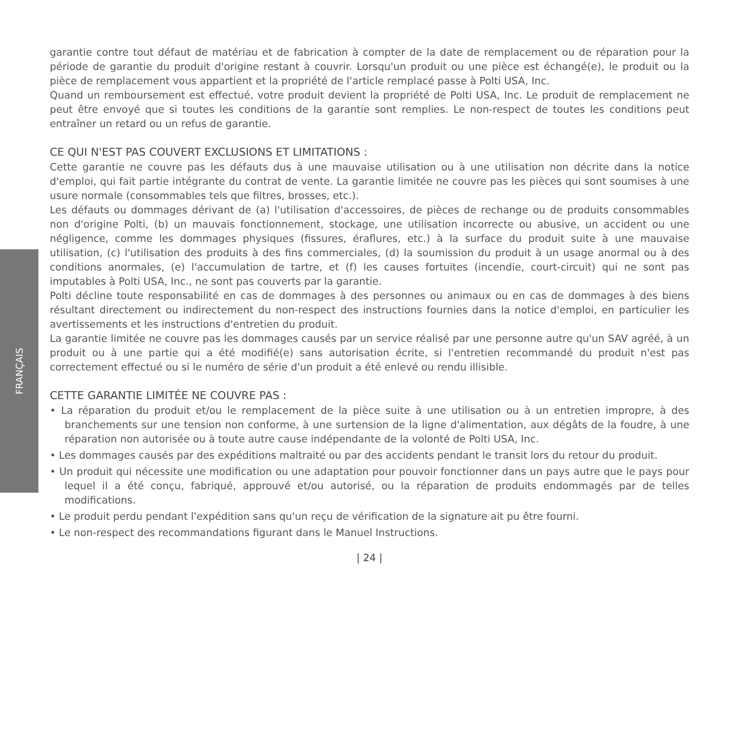FRANÇAIS
garantie contre tout défaut de matériau et de fabrication à compter de la date de remplacement ou de réparation pour la période de garantie du produit d'origine restant à couvrir. Lorsqu'un produit ou une pièce est échangé(e), le produit ou la pièce de remplacement vous appartient et la propriété de l'article remplacé passe à Polti USA, Inc.
Quand un remboursement est effectué, votre produit devient la propriété de Polti USA, Inc. Le produit de remplacement ne peut être envoyé que si toutes les conditions de la garantie sont remplies. Le non-respect de toutes les conditions peut entraîner un retard ou un refus de garantie.
CE QUI N'EST PAS COUVERT EXCLUSIONS ET LIMITATIONS :
Cette garantie ne couvre pas les défauts dus à une mauvaise utilisation ou à une utilisation non décrite dans la notice d'emploi, qui fait partie intégrante du contrat de vente. La garantie limitée ne couvre pas les pièces qui sont soumises à une usure normale (consommables tels que filtres, brosses, etc.).
Les défauts ou dommages dérivant de (a) l'utilisation d'accessoires, de pièces de rechange ou de produits consommables non d'origine Polti, (b) un mauvais fonctionnement, stockage, une utilisation incorrecte ou abusive, un accident ou une négligence, comme les dommages physiques (fissures, éraflures, etc.) à la surface du produit suite à une mauvaise utilisation, (c) l'utilisation des produits à des fins commerciales, (d) la soumission du produit à un usage anormal ou à des conditions anormales, (e) l'accumulation de tartre, et (f) les causes fortuites (incendie, court-circuit) qui ne sont pas imputables à Polti USA, Inc., ne sont pas couverts par la garantie.
Polti décline toute responsabilité en cas de dommages à des personnes ou animaux ou en cas de dommages à des biens résultant directement ou indirectement du non-respect des instructions fournies dans la notice d'emploi, en particulier les avertissements et les instructions d'entretien du produit.
La garantie limitée ne couvre pas les dommages causés par un service réalisé par une personne autre qu'un SAV agréé, à un produit ou à une partie qui a été modifié(e) sans autorisation écrite, si l'entretien recommandé du produit n'est pas correctement effectué ou si le numéro de série d'un produit a été enlevé ou rendu illisible.
CETTE GARANTIE LIMITÉE NE COUVRE PAS :
• La réparation du produit et/ou le remplacement de la pièce suite à une utilisation ou à un entretien impropre, à des branchements sur une tension non conforme, à une surtension de la ligne d'alimentation, aux dégâts de la foudre, à une réparation non autorisée ou à toute autre cause indépendante de la volonté de Polti USA, Inc.
• Les dommages causés par des expéditions maltraité ou par des accidents pendant le transit lors du retour du produit.
• Un produit qui nécessite une modification ou une adaptation pour pouvoir fonctionner dans un pays autre que le pays pour lequel il a été conçu, fabriqué, approuvé et/ou autorisé, ou la réparation de produits endommagés par de telles modifications.
• Le produit perdu pendant l'expédition sans qu'un reçu de vérification de la signature ait pu être fourni.
• Le non-respect des recommandations figurant dans le Manuel Instructions.
| 24 |